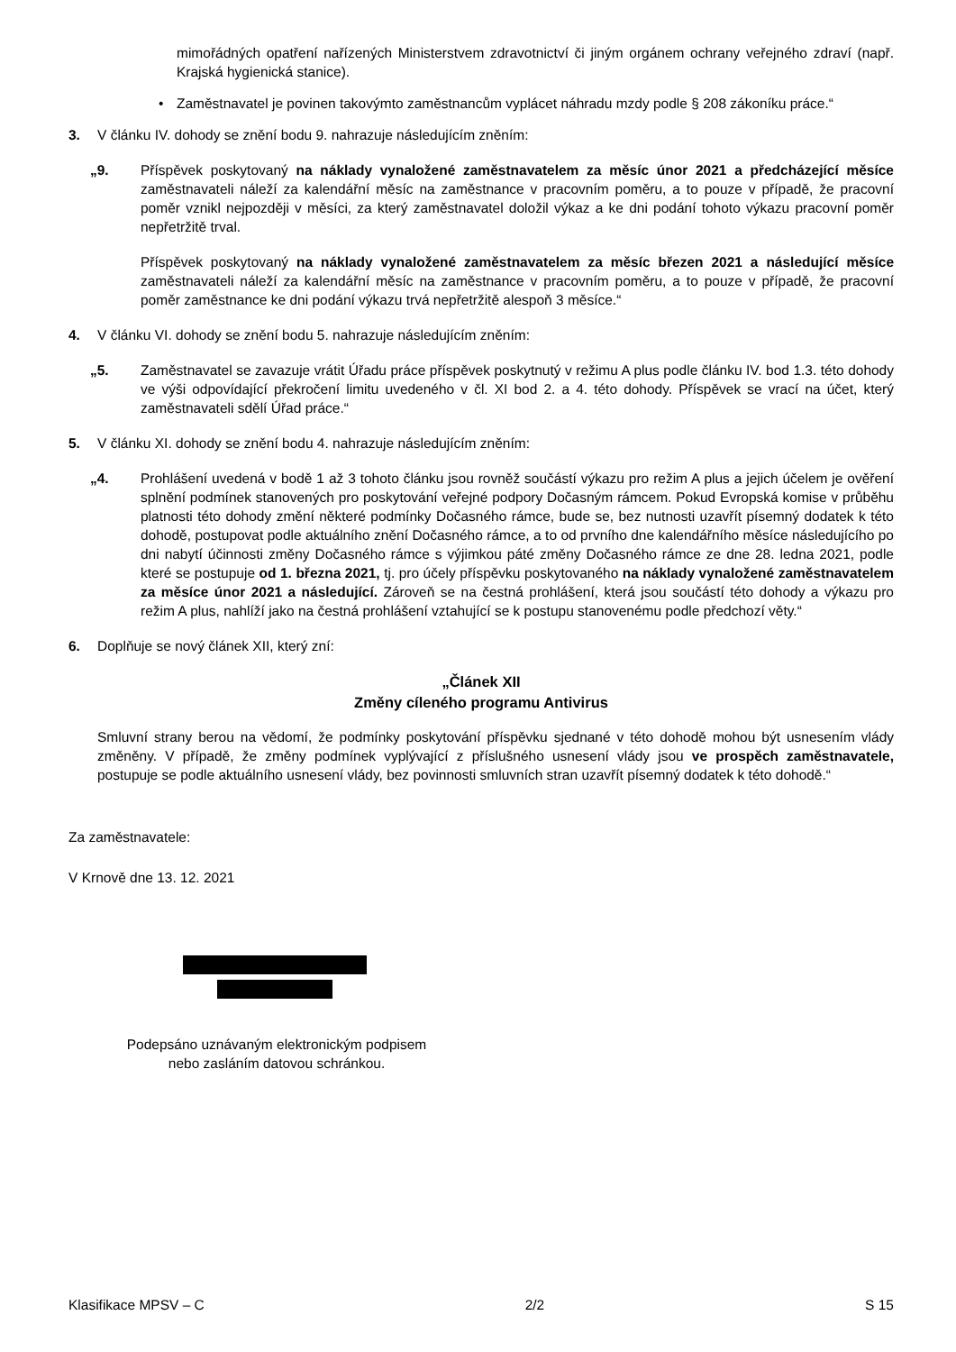mimořádných opatření nařízených Ministerstvem zdravotnictví či jiným orgánem ochrany veřejného zdraví (např. Krajská hygienická stanice).
• Zaměstnavatel je povinen takovýmto zaměstnancům vyplácet náhradu mzdy podle § 208 zákoníku práce.“
3. V článku IV. dohody se znění bodu 9. nahrazuje následujícím zněním:
„9. Příspěvek poskytovaný na náklady vynaložené zaměstnavatelem za měsíc únor 2021 a předcházející měsíce zaměstnavateli náleží za kalendářní měsíc na zaměstnance v pracovním poměru, a to pouze v případě, že pracovní poměr vznikl nejpozději v měsíci, za který zaměstnavatel doložil výkaz a ke dni podání tohoto výkazu pracovní poměr nepřetržitě trval.
Příspěvek poskytovaný na náklady vynaložené zaměstnavatelem za měsíc březen 2021 a následující měsíce zaměstnavateli náleží za kalendářní měsíc na zaměstnance v pracovním poměru, a to pouze v případě, že pracovní poměr zaměstnance ke dni podání výkazu trvá nepřetržitě alespoň 3 měsíce.“
4. V článku VI. dohody se znění bodu 5. nahrazuje následujícím zněním:
„5. Zaměstnavatel se zavazuje vrátit Úřadu práce příspěvek poskytnutý v režimu A plus podle článku IV. bod 1.3. této dohody ve výši odpovídající překročení limitu uvedeného v čl. XI bod 2. a 4. této dohody. Příspěvek se vrací na účet, který zaměstnavateli sdělí Úřad práce.“
5. V článku XI. dohody se znění bodu 4. nahrazuje následujícím zněním:
„4. Prohlášení uvedená v bodě 1 až 3 tohoto článku jsou rovněž součástí výkazu pro režim A plus a jejich účelem je ověření splnění podmínek stanovených pro poskytování veřejné podpory Dočasným rámcem. Pokud Evropská komise v průběhu platnosti této dohody změní některé podmínky Dočasného rámce, bude se, bez nutnosti uzavřít písemný dodatek k této dohodě, postupovat podle aktuálního znění Dočasného rámce, a to od prvního dne kalendářního měsíce následujícího po dni nabytí účinnosti změny Dočasného rámce s výjimkou páté změny Dočasného rámce ze dne 28. ledna 2021, podle které se postupuje od 1. března 2021, tj. pro účely příspěvku poskytovaného na náklady vynaložené zaměstnavatelem za měsíce únor 2021 a následující. Zároveň se na čestná prohlášení, která jsou součástí této dohody a výkazu pro režim A plus, nahlíží jako na čestná prohlášení vztahující se k postupu stanovenému podle předchozí věty.“
6. Doplňuje se nový článek XII, který zní:
„Článek XII
Změny cíleného programu Antivirus
Smluvní strany berou na vědomí, že podmínky poskytování příspěvku sjednané v této dohodě mohou být usnesením vlády změněny. V případě, že změny podmínek vyplývající z příslušného usnesení vlády jsou ve prospěch zaměstnavatele, postupuje se podle aktuálního usnesení vlády, bez povinnosti smluvních stran uzavřít písemný dodatek k této dohodě.“
Za zaměstnavatele:
V Krnově dne 13. 12. 2021
Podepsáno uznávaným elektronickým podpisem nebo zasláním datovou schránkou.
Klasifikace MPSV – C 2/2 S 15